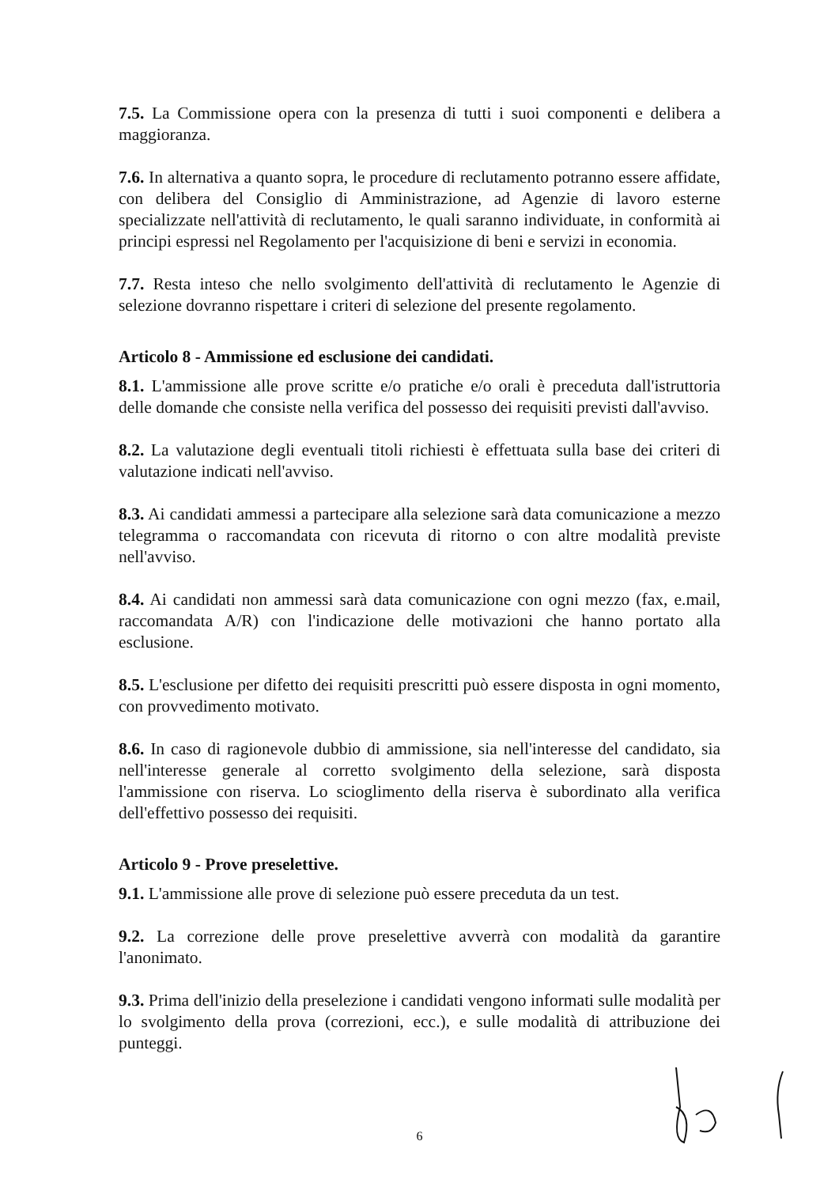7.5. La Commissione opera con la presenza di tutti i suoi componenti e delibera a maggioranza.
7.6. In alternativa a quanto sopra, le procedure di reclutamento potranno essere affidate, con delibera del Consiglio di Amministrazione, ad Agenzie di lavoro esterne specializzate nell'attività di reclutamento, le quali saranno individuate, in conformità ai principi espressi nel Regolamento per l'acquisizione di beni e servizi in economia.
7.7. Resta inteso che nello svolgimento dell'attività di reclutamento le Agenzie di selezione dovranno rispettare i criteri di selezione del presente regolamento.
Articolo 8 - Ammissione ed esclusione dei candidati.
8.1. L'ammissione alle prove scritte e/o pratiche e/o orali è preceduta dall'istruttoria delle domande che consiste nella verifica del possesso dei requisiti previsti dall'avviso.
8.2. La valutazione degli eventuali titoli richiesti è effettuata sulla base dei criteri di valutazione indicati nell'avviso.
8.3. Ai candidati ammessi a partecipare alla selezione sarà data comunicazione a mezzo telegramma o raccomandata con ricevuta di ritorno o con altre modalità previste nell'avviso.
8.4. Ai candidati non ammessi sarà data comunicazione con ogni mezzo (fax, e.mail, raccomandata A/R) con l'indicazione delle motivazioni che hanno portato alla esclusione.
8.5. L'esclusione per difetto dei requisiti prescritti può essere disposta in ogni momento, con provvedimento motivato.
8.6. In caso di ragionevole dubbio di ammissione, sia nell'interesse del candidato, sia nell'interesse generale al corretto svolgimento della selezione, sarà disposta l'ammissione con riserva. Lo scioglimento della riserva è subordinato alla verifica dell'effettivo possesso dei requisiti.
Articolo 9 - Prove preselettive.
9.1. L'ammissione alle prove di selezione può essere preceduta da un test.
9.2. La correzione delle prove preselettive avverrà con modalità da garantire l'anonimato.
9.3. Prima dell'inizio della preselezione i candidati vengono informati sulle modalità per lo svolgimento della prova (correzioni, ecc.), e sulle modalità di attribuzione dei punteggi.
6